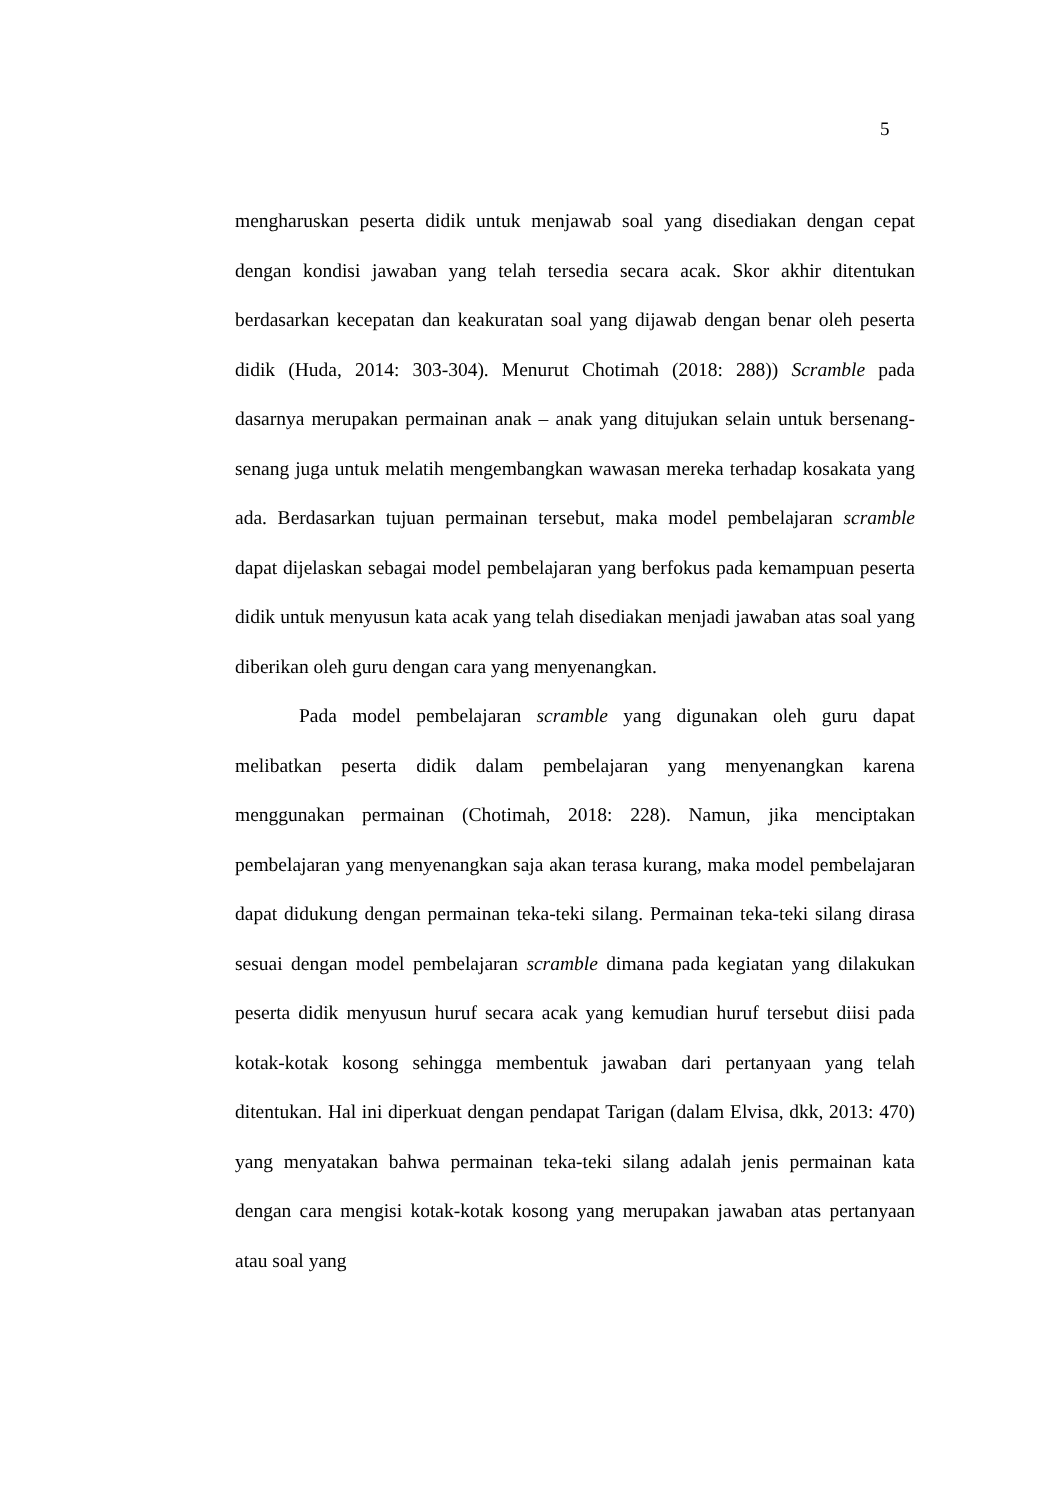5
mengharuskan peserta didik untuk menjawab soal yang disediakan dengan cepat dengan kondisi jawaban yang telah tersedia secara acak. Skor akhir ditentukan berdasarkan kecepatan dan keakuratan soal yang dijawab dengan benar oleh peserta didik (Huda, 2014: 303-304). Menurut Chotimah (2018: 288)) Scramble pada dasarnya merupakan permainan anak – anak yang ditujukan selain untuk bersenang-senang juga untuk melatih mengembangkan wawasan mereka terhadap kosakata yang ada. Berdasarkan tujuan permainan tersebut, maka model pembelajaran scramble dapat dijelaskan sebagai model pembelajaran yang berfokus pada kemampuan peserta didik untuk menyusun kata acak yang telah disediakan menjadi jawaban atas soal yang diberikan oleh guru dengan cara yang menyenangkan.
Pada model pembelajaran scramble yang digunakan oleh guru dapat melibatkan peserta didik dalam pembelajaran yang menyenangkan karena menggunakan permainan (Chotimah, 2018: 228). Namun, jika menciptakan pembelajaran yang menyenangkan saja akan terasa kurang, maka model pembelajaran dapat didukung dengan permainan teka-teki silang. Permainan teka-teki silang dirasa sesuai dengan model pembelajaran scramble dimana pada kegiatan yang dilakukan peserta didik menyusun huruf secara acak yang kemudian huruf tersebut diisi pada kotak-kotak kosong sehingga membentuk jawaban dari pertanyaan yang telah ditentukan. Hal ini diperkuat dengan pendapat Tarigan (dalam Elvisa, dkk, 2013: 470) yang menyatakan bahwa permainan teka-teki silang adalah jenis permainan kata dengan cara mengisi kotak-kotak kosong yang merupakan jawaban atas pertanyaan atau soal yang